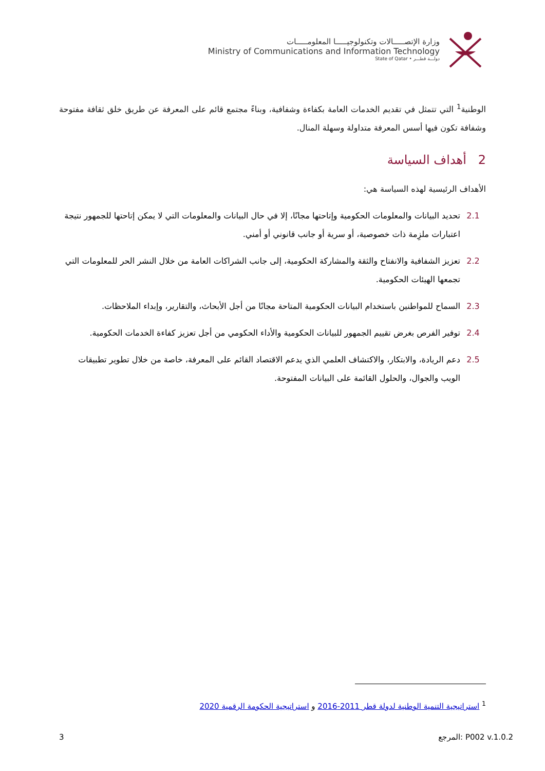وزارة الإتصـــــالات وتكنولوجيـــــا المعلومـــــات
Ministry of Communications and Information Technology
State of Qatar • دولـــة قطـــر
الوطنية<sup>1</sup> التي تتمثل في تقديم الخدمات العامة بكفاءة وشفافية، وبناءً مجتمع قائم على المعرفة عن طريق خلق ثقافة مفتوحة وشفافة تكون فيها أسس المعرفة متداولة وسهلة المنال.
2 أهداف السياسة
الأهداف الرئيسية لهذه السياسة هي:
2.1 تحديد البيانات والمعلومات الحكومية وإتاحتها مجانًا، إلا في حال البيانات والمعلومات التي لا يمكن إتاحتها للجمهور نتيجة اعتبارات ملزِمة ذات خصوصية، أو سرية أو جانب قانوني أو أمني.
2.2 تعزيز الشفافية والانفتاح والثقة والمشاركة الحكومية، إلى جانب الشراكات العامة من خلال النشر الحر للمعلومات التي تجمعها الهيئات الحكومية.
2.3 السماح للمواطنين باستخدام البيانات الحكومية المتاحة مجانًا من أجل الأبحاث، والتقارير، وإبداء الملاحظات.
2.4 توفير الفرص بغرض تقييم الجمهور للبيانات الحكومية والأداء الحكومي من أجل تعزيز كفاءة الخدمات الحكومية.
2.5 دعم الريادة، والابتكار، والاكتشاف العلمي الذي يدعم الاقتصاد القائم على المعرفة، خاصة من خلال تطوير تطبيقات الويب والجوال، والحلول القائمة على البيانات المفتوحة.
<sup>1</sup> استراتيجية التنمية الوطنية لدولة قطر 2011-2016 و استراتيجية الحكومة الرقمية 2020
3 المرجع: P002 v.1.0.2